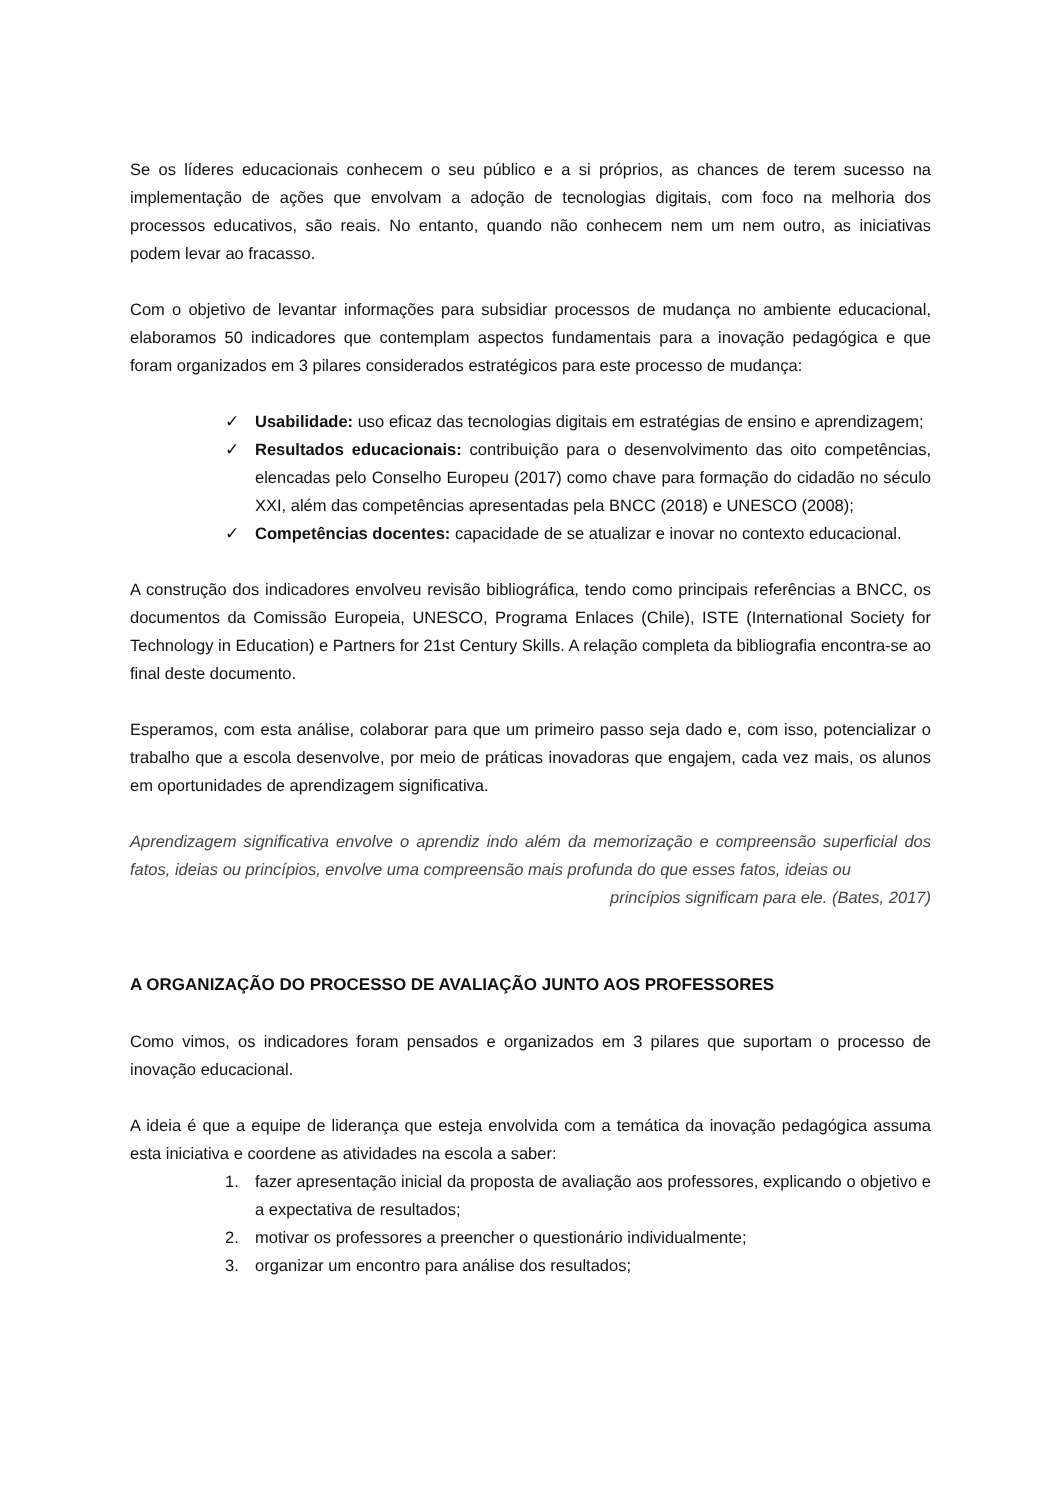Se os líderes educacionais conhecem o seu público e a si próprios, as chances de terem sucesso na implementação de ações que envolvam a adoção de tecnologias digitais, com foco na melhoria dos processos educativos, são reais. No entanto, quando não conhecem nem um nem outro, as iniciativas podem levar ao fracasso.
Com o objetivo de levantar informações para subsidiar processos de mudança no ambiente educacional, elaboramos 50 indicadores que contemplam aspectos fundamentais para a inovação pedagógica e que foram organizados em 3 pilares considerados estratégicos para este processo de mudança:
✓ Usabilidade: uso eficaz das tecnologias digitais em estratégias de ensino e aprendizagem;
✓ Resultados educacionais: contribuição para o desenvolvimento das oito competências, elencadas pelo Conselho Europeu (2017) como chave para formação do cidadão no século XXI, além das competências apresentadas pela BNCC (2018) e UNESCO (2008);
✓ Competências docentes: capacidade de se atualizar e inovar no contexto educacional.
A construção dos indicadores envolveu revisão bibliográfica, tendo como principais referências a BNCC, os documentos da Comissão Europeia, UNESCO, Programa Enlaces (Chile), ISTE (International Society for Technology in Education) e Partners for 21st Century Skills. A relação completa da bibliografia encontra-se ao final deste documento.
Esperamos, com esta análise, colaborar para que um primeiro passo seja dado e, com isso, potencializar o trabalho que a escola desenvolve, por meio de práticas inovadoras que engajem, cada vez mais, os alunos em oportunidades de aprendizagem significativa.
Aprendizagem significativa envolve o aprendiz indo além da memorização e compreensão superficial dos fatos, ideias ou princípios, envolve uma compreensão mais profunda do que esses fatos, ideias ou
princípios significam para ele. (Bates, 2017)
A ORGANIZAÇÃO DO PROCESSO DE AVALIAÇÃO JUNTO AOS PROFESSORES
Como vimos, os indicadores foram pensados e organizados em 3 pilares que suportam o processo de inovação educacional.
A ideia é que a equipe de liderança que esteja envolvida com a temática da inovação pedagógica assuma esta iniciativa e coordene as atividades na escola a saber:
1. fazer apresentação inicial da proposta de avaliação aos professores, explicando o objetivo e a expectativa de resultados;
2. motivar os professores a preencher o questionário individualmente;
3. organizar um encontro para análise dos resultados;